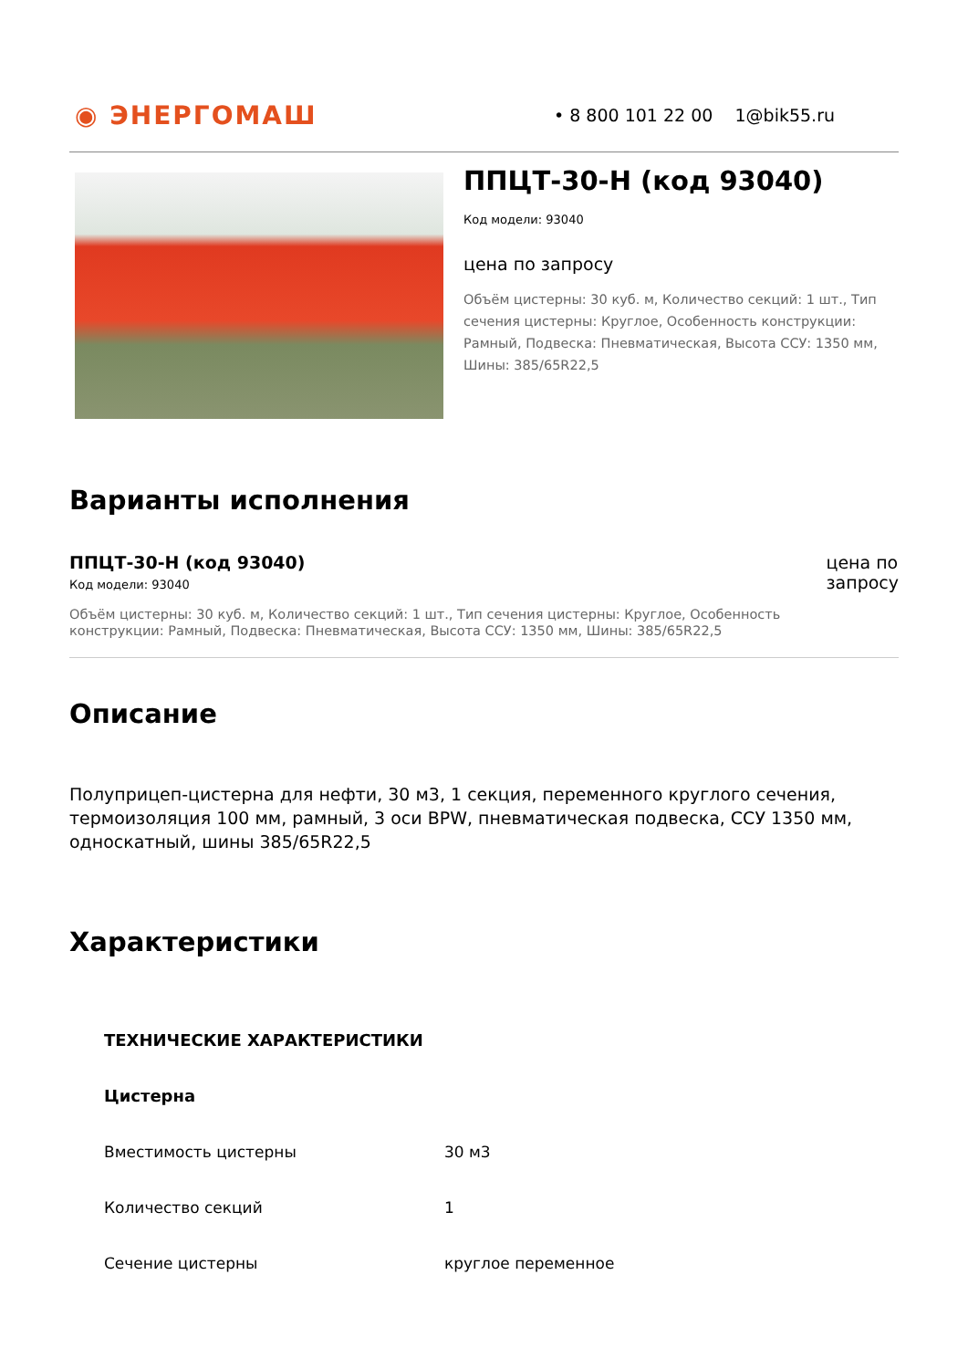◉ ЭНЕРГОМАШ
• 8 800 101 22 00 1@bik55.ru
ППЦТ-30-Н (код 93040)
Код модели: 93040
цена по запросу
Объём цистерны: 30 куб. м, Количество секций: 1 шт., Тип сечения цистерны: Круглое, Особенность конструкции: Рамный, Подвеска: Пневматическая, Высота ССУ: 1350 мм, Шины: 385/65R22,5
Варианты исполнения
ППЦТ-30-Н (код 93040)
Код модели: 93040
Объём цистерны: 30 куб. м, Количество секций: 1 шт., Тип сечения цистерны: Круглое, Особенность конструкции: Рамный, Подвеска: Пневматическая, Высота ССУ: 1350 мм, Шины: 385/65R22,5
цена по запросу
Описание
Полуприцеп-цистерна для нефти, 30 м3, 1 секция, переменного круглого сечения, термоизоляция 100 мм, рамный, 3 оси BPW, пневматическая подвеска, ССУ 1350 мм, односкатный, шины 385/65R22,5
Характеристики
| ТЕХНИЧЕСКИЕ ХАРАКТЕРИСТИКИ | |
| --- | --- |
| Цистерна | |
| Вместимость цистерны | 30 м3 |
| Количество секций | 1 |
| Сечение цистерны | круглое переменное |